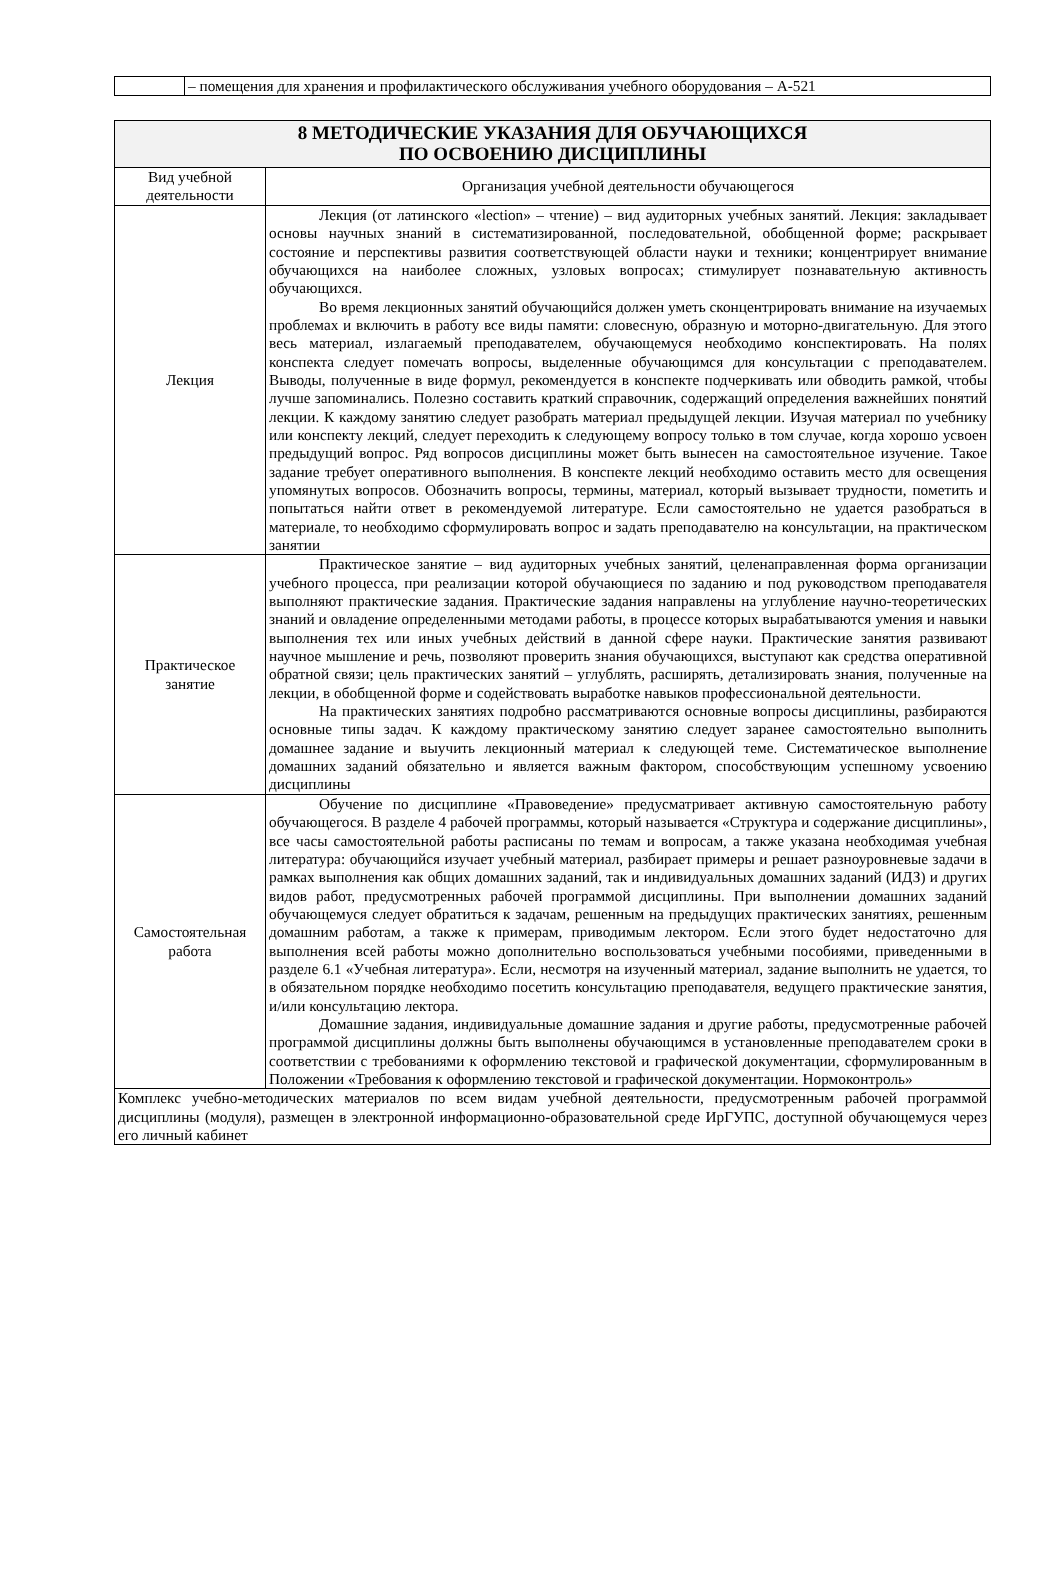| | – помещения для хранения и профилактического обслуживания учебного оборудования – А-521 |
| 8 МЕТОДИЧЕСКИЕ УКАЗАНИЯ ДЛЯ ОБУЧАЮЩИХСЯ ПО ОСВОЕНИЮ ДИСЦИПЛИНЫ | |
| Вид учебной деятельности | Организация учебной деятельности обучающегося |
| Лекция | Лекция (от латинского «lection» – чтение) – вид аудиторных учебных занятий. Лекция: закладывает основы научных знаний в систематизированной, последовательной, обобщенной форме; раскрывает состояние и перспективы развития соответствующей области науки и техники; концентрирует внимание обучающихся на наиболее сложных, узловых вопросах; стимулирует познавательную активность обучающихся. Во время лекционных занятий обучающийся должен уметь сконцентрировать внимание на изучаемых проблемах и включить в работу все виды памяти: словесную, образную и моторно-двигательную. Для этого весь материал, излагаемый преподавателем, обучающемуся необходимо конспектировать. На полях конспекта следует помечать вопросы, выделенные обучающимся для консультации с преподавателем. Выводы, полученные в виде формул, рекомендуется в конспекте подчеркивать или обводить рамкой, чтобы лучше запоминались. Полезно составить краткий справочник, содержащий определения важнейших понятий лекции. К каждому занятию следует разобрать материал предыдущей лекции. Изучая материал по учебнику или конспекту лекций, следует переходить к следующему вопросу только в том случае, когда хорошо усвоен предыдущий вопрос. Ряд вопросов дисциплины может быть вынесен на самостоятельное изучение. Такое задание требует оперативного выполнения. В конспекте лекций необходимо оставить место для освещения упомянутых вопросов. Обозначить вопросы, термины, материал, который вызывает трудности, пометить и попытаться найти ответ в рекомендуемой литературе. Если самостоятельно не удается разобраться в материале, то необходимо сформулировать вопрос и задать преподавателю на консультации, на практическом занятии |
| Практическое занятие | Практическое занятие – вид аудиторных учебных занятий, целенаправленная форма организации учебного процесса, при реализации которой обучающиеся по заданию и под руководством преподавателя выполняют практические задания. Практические задания направлены на углубление научно-теоретических знаний и овладение определенными методами работы, в процессе которых вырабатываются умения и навыки выполнения тех или иных учебных действий в данной сфере науки. Практические занятия развивают научное мышление и речь, позволяют проверить знания обучающихся, выступают как средства оперативной обратной связи; цель практических занятий – углублять, расширять, детализировать знания, полученные на лекции, в обобщенной форме и содействовать выработке навыков профессиональной деятельности. На практических занятиях подробно рассматриваются основные вопросы дисциплины, разбираются основные типы задач. К каждому практическому занятию следует заранее самостоятельно выполнить домашнее задание и выучить лекционный материал к следующей теме. Систематическое выполнение домашних заданий обязательно и является важным фактором, способствующим успешному усвоению дисциплины |
| Самостоятельная работа | Обучение по дисциплине «Правоведение» предусматривает активную самостоятельную работу обучающегося. В разделе 4 рабочей программы, который называется «Структура и содержание дисциплины», все часы самостоятельной работы расписаны по темам и вопросам, а также указана необходимая учебная литература: обучающийся изучает учебный материал, разбирает примеры и решает разноуровневые задачи в рамках выполнения как общих домашних заданий, так и индивидуальных домашних заданий (ИДЗ) и других видов работ, предусмотренных рабочей программой дисциплины. При выполнении домашних заданий обучающемуся следует обратиться к задачам, решенным на предыдущих практических занятиях, решенным домашним работам, а также к примерам, приводимым лектором. Если этого будет недостаточно для выполнения всей работы можно дополнительно воспользоваться учебными пособиями, приведенными в разделе 6.1 «Учебная литература». Если, несмотря на изученный материал, задание выполнить не удается, то в обязательном порядке необходимо посетить консультацию преподавателя, ведущего практические занятия, и/или консультацию лектора. Домашние задания, индивидуальные домашние задания и другие работы, предусмотренные рабочей программой дисциплины должны быть выполнены обучающимся в установленные преподавателем сроки в соответствии с требованиями к оформлению текстовой и графической документации, сформулированным в Положении «Требования к оформлению текстовой и графической документации. Нормоконтроль» |
| Комплекс учебно-методических материалов по всем видам учебной деятельности, предусмотренным рабочей программой дисциплины (модуля), размещен в электронной информационно-образовательной среде ИрГУПС, доступной обучающемуся через его личный кабинет | |